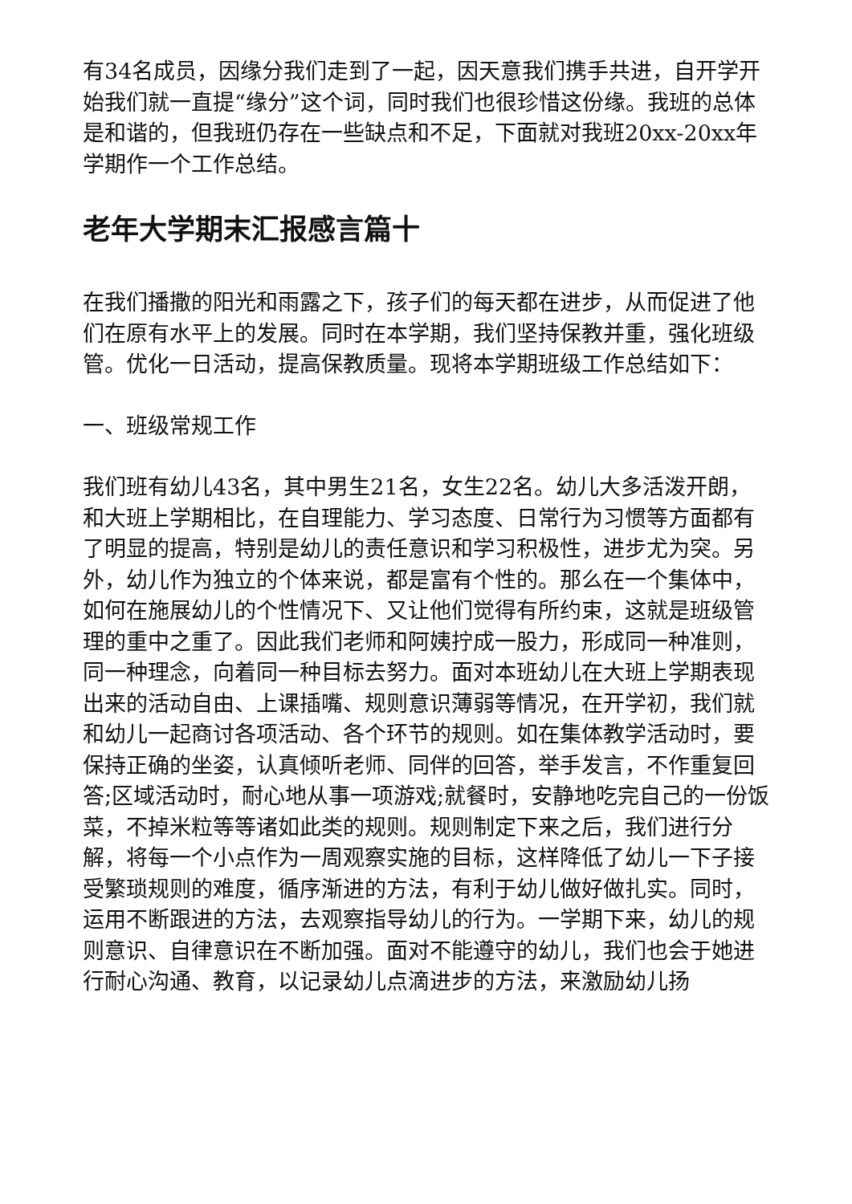有34名成员，因缘分我们走到了一起，因天意我们携手共进，自开学开始我们就一直提“缘分”这个词，同时我们也很珍惜这份缘。我班的总体是和谐的，但我班仍存在一些缺点和不足，下面就对我班20xx-20xx年学期作一个工作总结。
老年大学期末汇报感言篇十
在我们播撒的阳光和雨露之下，孩子们的每天都在进步，从而促进了他们在原有水平上的发展。同时在本学期，我们坚持保教并重，强化班级管。优化一日活动，提高保教质量。现将本学期班级工作总结如下：
一、班级常规工作
我们班有幼儿43名，其中男生21名，女生22名。幼儿大多活泼开朗，和大班上学期相比，在自理能力、学习态度、日常行为习惯等方面都有了明显的提高，特别是幼儿的责任意识和学习积极性，进步尤为突。另外，幼儿作为独立的个体来说，都是富有个性的。那么在一个集体中，如何在施展幼儿的个性情况下、又让他们觉得有所约束，这就是班级管理的重中之重了。因此我们老师和阿姨拧成一股力，形成同一种准则，同一种理念，向着同一种目标去努力。面对本班幼儿在大班上学期表现出来的活动自由、上课插嘴、规则意识薄弱等情况，在开学初，我们就和幼儿一起商讨各项活动、各个环节的规则。如在集体教学活动时，要保持正确的坐姿，认真倾听老师、同伴的回答，举手发言，不作重复回答;区域活动时，耐心地从事一项游戏;就餐时，安静地吃完自己的一份饭菜，不掉米粒等等诸如此类的规则。规则制定下来之后，我们进行分解，将每一个小点作为一周观察实施的目标，这样降低了幼儿一下子接受繁琐规则的难度，循序渐进的方法，有利于幼儿做好做扎实。同时，运用不断跟进的方法，去观察指导幼儿的行为。一学期下来，幼儿的规则意识、自律意识在不断加强。面对不能遵守的幼儿，我们也会于她进行耐心沟通、教育，以记录幼儿点滴进步的方法，来激励幼儿扬